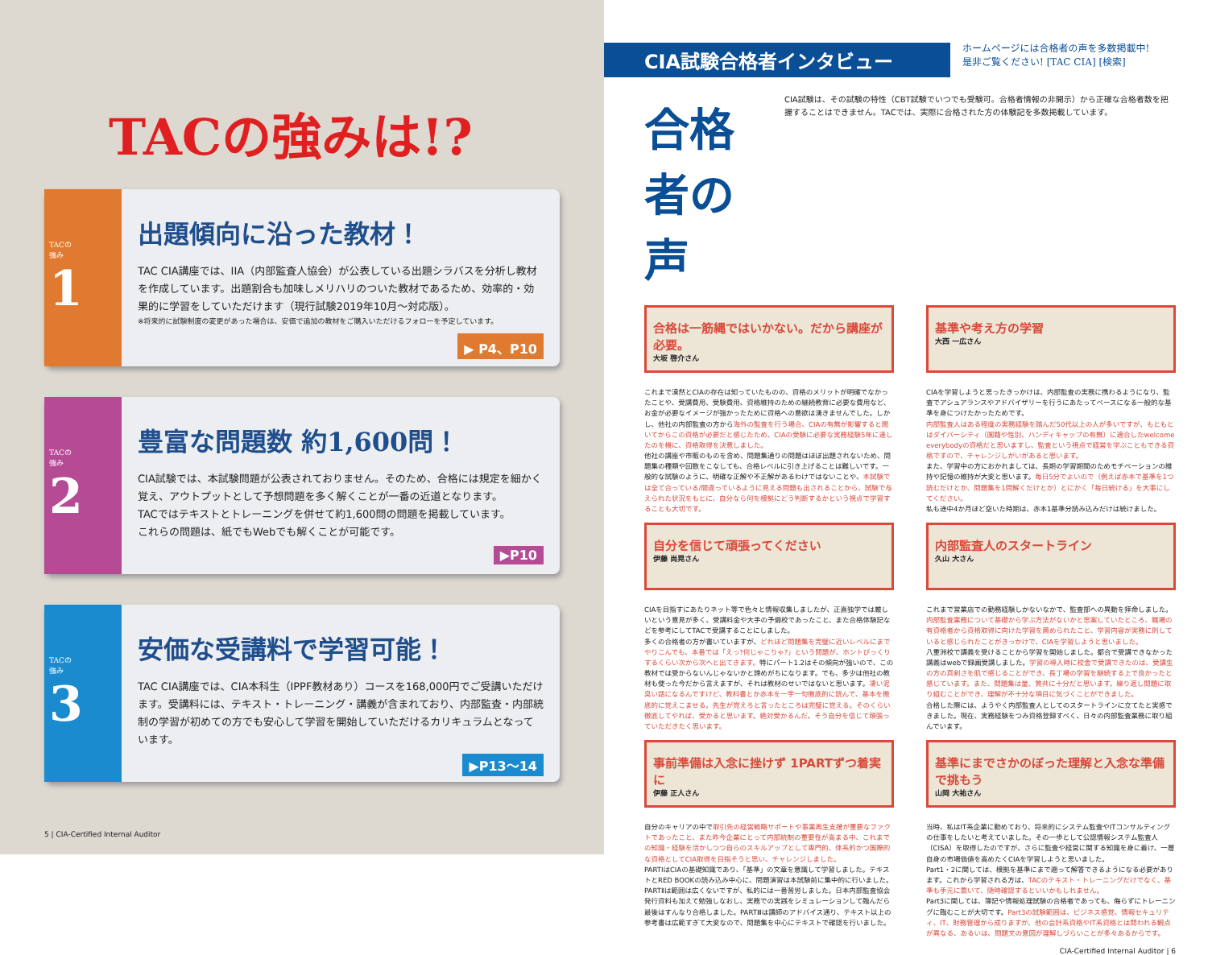TACの強みは!?
TACの
強み
1
出題傾向に沿った教材！
TAC CIA講座では、IIA（内部監査人協会）が公表している出題シラバスを分析し教材を作成しています。出題割合も加味しメリハリのついた教材であるため、効率的・効果的に学習をしていただけます（現行試験2019年10月～対応版）。
※将来的に試験制度の変更があった場合は、安価で追加の教材をご購入いただけるフォローを予定しています。
▶ P4、P10
TACの
強み
2
豊富な問題数 約1,600問！
CIA試験では、本試験問題が公表されておりません。そのため、合格には規定を細かく覚え、アウトプットとして予想問題を多く解くことが一番の近道となります。
TACではテキストとトレーニングを併せて約1,600問の問題を掲載しています。
これらの問題は、紙でもWebでも解くことが可能です。
▶P10
TACの
強み
3
安価な受講料で学習可能！
TAC CIA講座では、CIA本科生（IPPF教材あり）コースを168,000円でご受講いただけます。受講料には、テキスト・トレーニング・講義が含まれており、内部監査・内部統制の学習が初めての方でも安心して学習を開始していただけるカリキュラムとなっています。
▶P13～14
5 | CIA-Certified Internal Auditor
CIA試験合格者インタビュー
ホームページには合格者の声を多数掲載中!
是非ご覧ください! [TAC CIA] [検索]
合格者の声
CIA試験は、その試験の特性（CBT試験でいつでも受験可。合格者情報の非開示）から正確な合格者数を把握することはできません。TACでは、実際に合格された方の体験記を多数掲載しています。
合格は一筋縄ではいかない。だから講座が必要。
大坂 啓介さん
これまで漠然とCIAの存在は知っていたものの、資格のメリットが明確でなかったことや、受講費用、受験費用、資格維持のための継続教育に必要な費用など、お金が必要なイメージが強かったために資格への意欲は湧きませんでした。しかし、他社の内部監査の方から海外の監査を行う場合、CIAの有無が影響すると聞いてからこの資格が必要だと感じたため、CIAの受験に必要な実務経験5年に達したのを機に、資格取得を決意しました。
他社の講座や市販のものを含め、問題集通りの問題はほぼ出題されないため、問題集の種類や回数をこなしても、合格レベルに引き上げることは難しいです。一般的な試験のように、明確な正解や不正解があるわけではないことや、本試験では全て合っている/間違っているように見える問題も出されることから、試験で与えられた状況をもとに、自分なら何を根拠にどう判断するかという視点で学習することも大切です。
基準や考え方の学習
大西 一広さん
CIAを学習しようと思ったきっかけは、内部監査の実務に携わるようになり、監査でアシュアランスやアドバイザリーを行うにあたってベースになる一般的な基準を身につけたかったためです。
内部監査人はある程度の実務経験を踏んだ50代以上の人が多いですが、もともとはダイバーシティ（国籍や性別、ハンディキャップの有無）に適合したwelcome everybodyの資格だと思いますし、監査という視点で経営を学ぶこともできる資格ですので、チャレンジしがいがあると思います。
また、学習中の方におかれましては、長期の学習期間のためモチベーションの維持や記憶の維持が大変と思います。毎日5分でよいので（例えば赤本で基準を1つ読むだけとか、問題集を1問解くだけとか）とにかく「毎日続ける」を大事にしてください。
私も途中4か月ほど空いた時期は、赤本1基準分読み込みだけは続けました。
自分を信じて頑張ってください
伊藤 尚晃さん
CIAを目指すにあたりネット等で色々と情報収集しましたが、正直独学では厳しいという意見が多く、受講料金や大手の予備校であったこと、また合格体験記などを参考にしてTACで受講することにしました。
多くの合格者の方が書いていますが、どれほど問題集を完璧に近いレベルにまでやりこんでも、本番では「えっ?何じゃこりゃ?」という問題が、ホントびっくりするくらい次から次へと出てきます。特にパート1.2はその傾向が強いので、この教材では受からないんじゃないかと諦めがちになります。でも、多少は他社の教材も使った今だから言えますが、それは教材のせいではないと思います。凄い泥臭い話になるんですけど、教科書とか赤本を一字一句徹底的に読んで、基本を徹底的に覚えこませる。先生が覚えろと言ったところは完璧に覚える。そのくらい徹底してやれば、受かると思います。絶対受かるんだ。そう自分を信じて頑張っていただきたく思います。
内部監査人のスタートライン
久山 大さん
これまで営業店での勤務経験しかないなかで、監査部への異動を拝命しました。内部監査業務について基礎から学ぶ方法がないかと思案していたところ、職場の有資格者から資格取得に向けた学習を薦められたこと、学習内容が実務に則していると感じられたことがきっかけで、CIAを学習しようと思いました。
八重洲校で講義を受けることから学習を開始しました。都合で受講できなかった講義はwebで録画受講しました。学習の導入時に校舎で受講できたのは、受講生の方の真剣さを肌で感じることができ、長丁場の学習を継続する上で良かったと感じています。また、問題集は量、質共に十分だと思います。繰り返し問題に取り組むことができ、理解が不十分な項目に気づくことができました。
合格した際には、ようやく内部監査人としてのスタートラインに立てたと実感できました。現在、実務経験をつみ資格登録すべく、日々の内部監査業務に取り組んでいます。
事前準備は入念に挫けず 1PARTずつ着実に
伊藤 正人さん
自分のキャリアの中で取引先の経営戦略サポートや事業再生支援が重要なファクトであったこと、また昨今企業にとって内部統制の重要性が高まる中、これまでの知識・経験を活かしつつ自らのスキルアップとして専門的、体系的かつ国際的な資格としてCIA取得を目指そうと思い、チャレンジしました。
PARTⅠはCIAの基礎知識であり、「基準」の文章を意識して学習しました。テキストとRED BOOKの読み込み中心に、問題演習は本試験前に集中的に行いました。PARTⅡは範囲は広くないですが、私的には一番苦労しました。日本内部監査協会発行資料も加えて勉強しなおし、実務での実践をシミュレーションして臨んだら最後はすんなり合格しました。PARTⅢは講師のアドバイス通り、テキスト以上の参考書は広範すぎて大変なので、問題集を中心にテキストで確認を行いました。
基準にまでさかのぼった理解と入念な準備で挑もう
山岡 大祐さん
当時、私はIT系企業に勤めており、将来的にシステム監査やITコンサルティングの仕事をしたいと考えていました。その一歩として公認情報システム監査人（CISA）を取得したのですが、さらに監査や経営に関する知識を身に着け、一層自身の市場価値を高めたくCIAを学習しようと思いました。
Part1・2に関しては、根拠を基準にまで遡って解答できるようになる必要があります。これから学習される方は、TACのテキスト・トレーニングだけでなく、基準も手元に置いて、随時確認するといいかもしれません。
Part3に関しては、簿記や情報処理試験の合格者であっても、侮らずにトレーニングに臨むことが大切です。Part3の試験範囲は、ビジネス感覚、情報セキュリティ、IT、財務管理から成りますが、他の会計系資格やIT系資格とは問われる観点が異なる、あるいは、問題文の意図が理解しづらいことが多々あるからです。
CIA-Certified Internal Auditor | 6